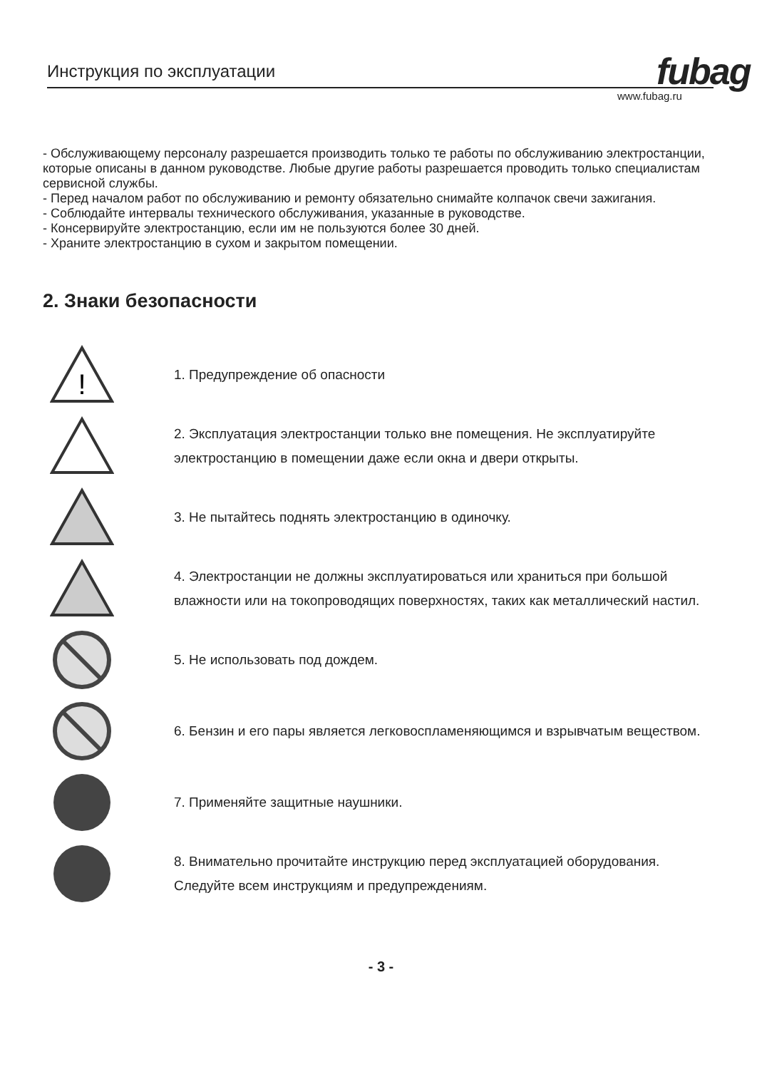Инструкция по эксплуатации fubag
www.fubag.ru
- Обслуживающему персоналу разрешается производить только те работы по обслуживанию электростанции, которые описаны в данном руководстве. Любые другие работы разрешается проводить только специалистам сервисной службы.
- Перед началом работ по обслуживанию и ремонту обязательно снимайте колпачок свечи зажигания.
- Соблюдайте интервалы технического обслуживания, указанные в руководстве.
- Консервируйте электростанцию, если им не пользуются более 30 дней.
- Храните электростанцию в сухом и закрытом помещении.
2. Знаки безопасности
!
1. Предупреждение об опасности
2. Эксплуатация электростанции только вне помещения. Не эксплуатируйте электростанцию в помещении даже если окна и двери открыты.
3. Не пытайтесь поднять электростанцию в одиночку.
4. Электростанции не должны эксплуатироваться или храниться при большой влажности или на токопроводящих поверхностях, таких как металлический настил.
5. Не использовать под дождем.
6. Бензин и его пары является легковоспламеняющимся и взрывчатым веществом.
7. Применяйте защитные наушники.
8. Внимательно прочитайте инструкцию перед эксплуатацией оборудования. Следуйте всем инструкциям и предупреждениям.
- 3 -